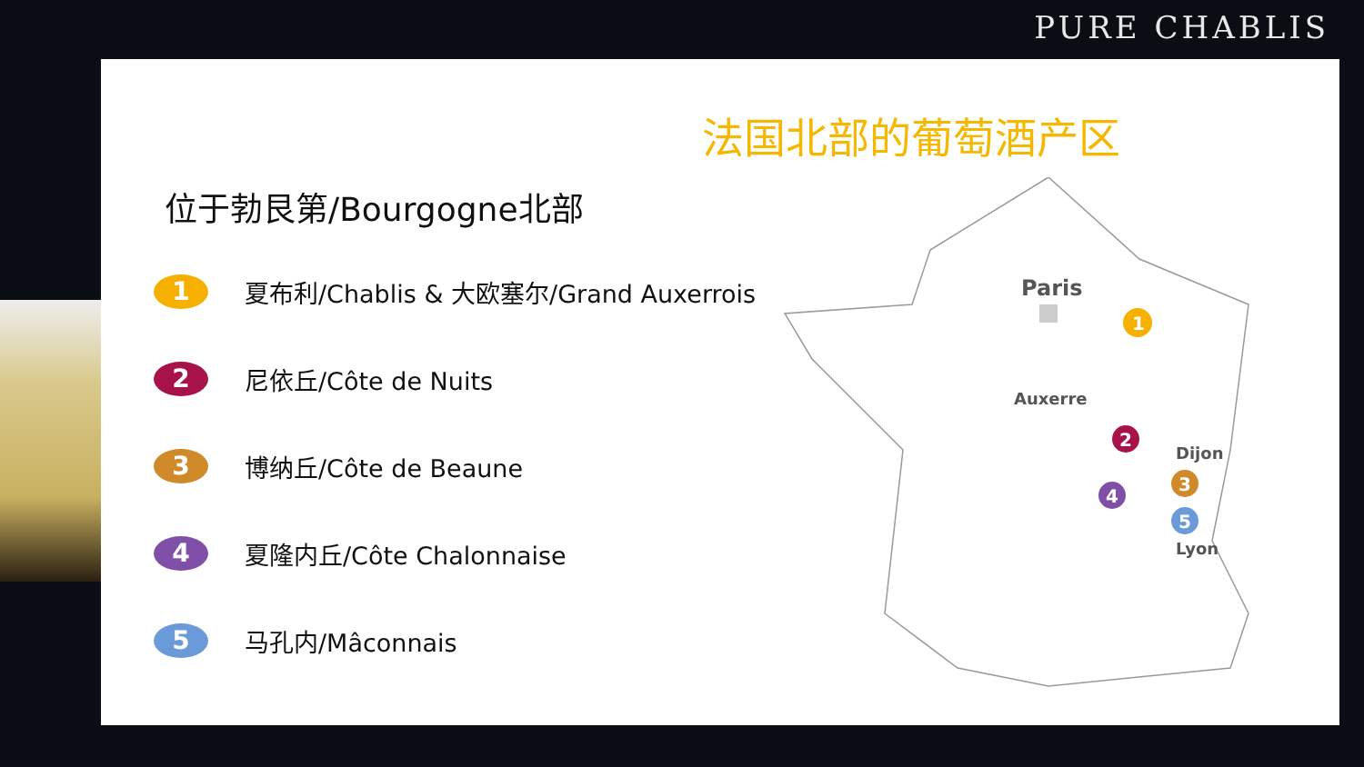PURE CHABLIS
法国北部的葡萄酒产区
位于勃艮第/Bourgogne北部
1
夏布利/Chablis & 大欧塞尔/Grand Auxerrois
2
尼依丘/Côte de Nuits
3
博纳丘/Côte de Beaune
4
夏隆内丘/Côte Chalonnaise
5
马孔内/Mâconnais
Paris
1
Auxerre
2
Dijon
3
4
5
Lyon